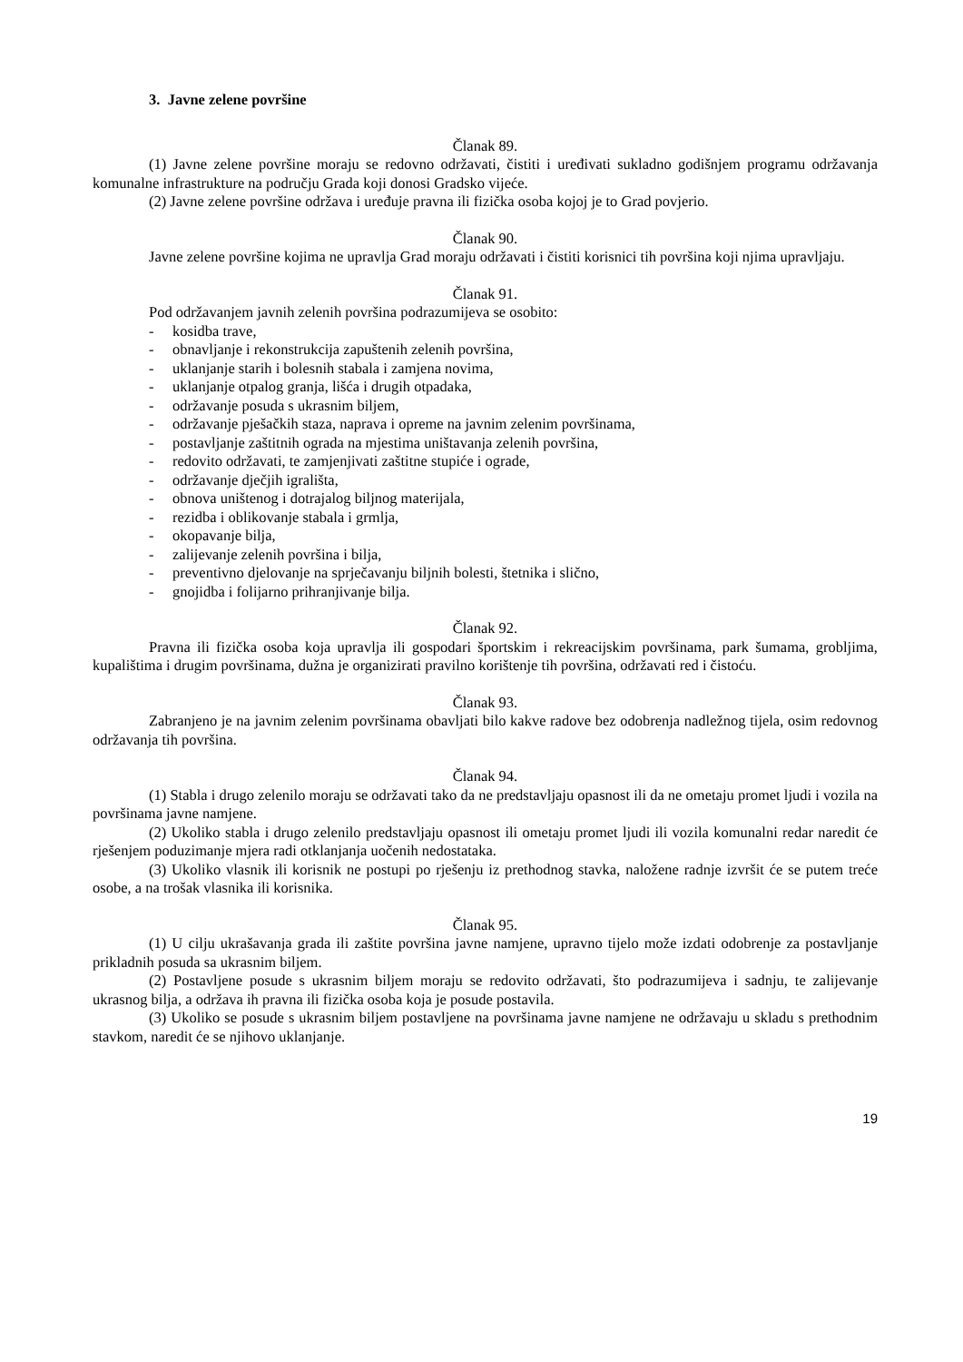3. Javne zelene površine
Članak 89.
(1) Javne zelene površine moraju se redovno održavati, čistiti i uređivati sukladno godišnjem programu održavanja komunalne infrastrukture na području Grada koji donosi Gradsko vijeće.
(2) Javne zelene površine održava i uređuje pravna ili fizička osoba kojoj je to Grad povjerio.
Članak 90.
Javne zelene površine kojima ne upravlja Grad moraju održavati i čistiti korisnici tih površina koji njima upravljaju.
Članak 91.
Pod održavanjem javnih zelenih površina podrazumijeva se osobito:
- kosidba trave,
- obnavljanje i rekonstrukcija zapuštenih zelenih površina,
- uklanjanje starih i bolesnih stabala i zamjena novima,
- uklanjanje otpalog granja, lišća i drugih otpadaka,
- održavanje posuda s ukrasnim biljem,
- održavanje pješačkih staza, naprava i opreme na javnim zelenim površinama,
- postavljanje zaštitnih ograda na mjestima uništavanja zelenih površina,
- redovito održavati, te zamjenjivati zaštitne stupiće i ograde,
- održavanje dječjih igrališta,
- obnova uništenog i dotrajalog biljnog materijala,
- rezidba i oblikovanje stabala i grmlja,
- okopavanje bilja,
- zalijevanje zelenih površina i bilja,
- preventivno djelovanje na sprječavanju biljnih bolesti, štetnika i slično,
- gnojidba i folijarno prihranjivanje bilja.
Članak 92.
Pravna ili fizička osoba koja upravlja ili gospodari športskim i rekreacijskim površinama, park šumama, grobljima, kupalištima i drugim površinama, dužna je organizirati pravilno korištenje tih površina, održavati red i čistoću.
Članak 93.
Zabranjeno je na javnim zelenim površinama obavljati bilo kakve radove bez odobrenja nadležnog tijela, osim redovnog održavanja tih površina.
Članak 94.
(1) Stabla i drugo zelenilo moraju se održavati tako da ne predstavljaju opasnost ili da ne ometaju promet ljudi i vozila na površinama javne namjene.
(2) Ukoliko stabla i drugo zelenilo predstavljaju opasnost ili ometaju promet ljudi ili vozila komunalni redar naredit će rješenjem poduzimanje mjera radi otklanjanja uočenih nedostataka.
(3) Ukoliko vlasnik ili korisnik ne postupi po rješenju iz prethodnog stavka, naložene radnje izvršit će se putem treće osobe, a na trošak vlasnika ili korisnika.
Članak 95.
(1) U cilju ukrašavanja grada ili zaštite površina javne namjene, upravno tijelo može izdati odobrenje za postavljanje prikladnih posuda sa ukrasnim biljem.
(2) Postavljene posude s ukrasnim biljem moraju se redovito održavati, što podrazumijeva i sadnju, te zalijevanje ukrasnog bilja, a održava ih pravna ili fizička osoba koja je posude postavila.
(3) Ukoliko se posude s ukrasnim biljem postavljene na površinama javne namjene ne održavaju u skladu s prethodnim stavkom, naredit će se njihovo uklanjanje.
19